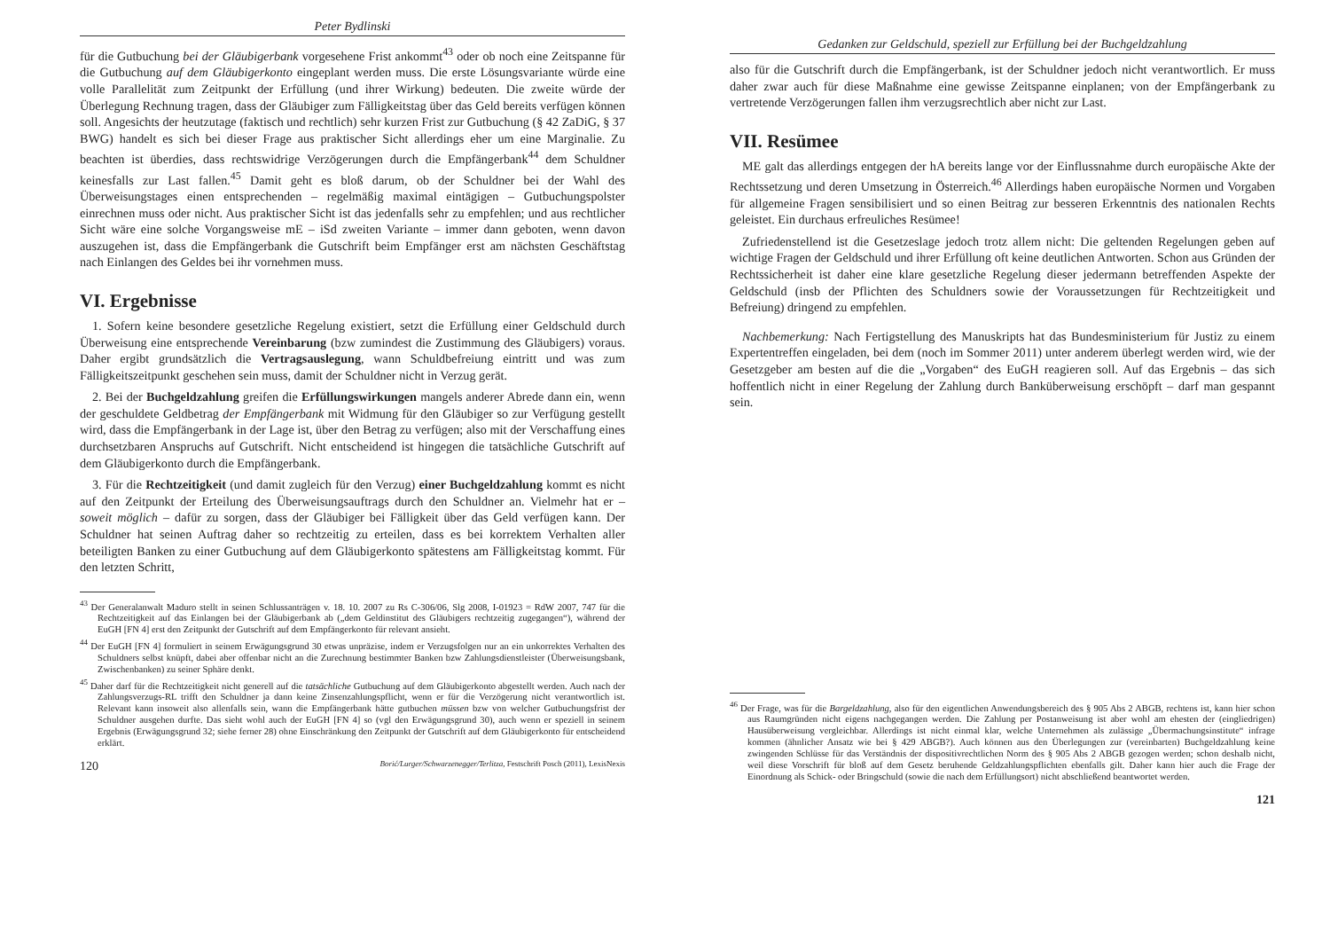Peter Bydlinski
für die Gutbuchung bei der Gläubigerbank vorgesehene Frist ankommt<sup>43</sup> oder ob noch eine Zeitspanne für die Gutbuchung auf dem Gläubigerkonto eingeplant werden muss. Die erste Lösungsvariante würde eine volle Parallelität zum Zeitpunkt der Erfüllung (und ihrer Wirkung) bedeuten. Die zweite würde der Überlegung Rechnung tragen, dass der Gläubiger zum Fälligkeitstag über das Geld bereits verfügen können soll. Angesichts der heutzutage (faktisch und rechtlich) sehr kurzen Frist zur Gutbuchung (§ 42 ZaDiG, § 37 BWG) handelt es sich bei dieser Frage aus praktischer Sicht allerdings eher um eine Marginalie. Zu beachten ist überdies, dass rechtswidrige Verzögerungen durch die Empfängerbank<sup>44</sup> dem Schuldner keinesfalls zur Last fallen.<sup>45</sup> Damit geht es bloß darum, ob der Schuldner bei der Wahl des Überweisungstages einen entsprechenden – regelmäßig maximal eintägigen – Gutbuchungspolster einrechnen muss oder nicht. Aus praktischer Sicht ist das jedenfalls sehr zu empfehlen; und aus rechtlicher Sicht wäre eine solche Vorgangsweise mE – iSd zweiten Variante – immer dann geboten, wenn davon auszugehen ist, dass die Empfängerbank die Gutschrift beim Empfänger erst am nächsten Geschäftstag nach Einlangen des Geldes bei ihr vornehmen muss.
VI. Ergebnisse
1. Sofern keine besondere gesetzliche Regelung existiert, setzt die Erfüllung einer Geldschuld durch Überweisung eine entsprechende Vereinbarung (bzw zumindest die Zustimmung des Gläubigers) voraus. Daher ergibt grundsätzlich die Vertragsauslegung, wann Schuldbefreiung eintritt und was zum Fälligkeitszeitpunkt geschehen sein muss, damit der Schuldner nicht in Verzug gerät.
2. Bei der Buchgeldzahlung greifen die Erfüllungswirkungen mangels anderer Abrede dann ein, wenn der geschuldete Geldbetrag der Empfängerbank mit Widmung für den Gläubiger so zur Verfügung gestellt wird, dass die Empfängerbank in der Lage ist, über den Betrag zu verfügen; also mit der Verschaffung eines durchsetzbaren Anspruchs auf Gutschrift. Nicht entscheidend ist hingegen die tatsächliche Gutschrift auf dem Gläubigerkonto durch die Empfängerbank.
3. Für die Rechtzeitigkeit (und damit zugleich für den Verzug) einer Buchgeldzahlung kommt es nicht auf den Zeitpunkt der Erteilung des Überweisungsauftrags durch den Schuldner an. Vielmehr hat er – soweit möglich – dafür zu sorgen, dass der Gläubiger bei Fälligkeit über das Geld verfügen kann. Der Schuldner hat seinen Auftrag daher so rechtzeitig zu erteilen, dass es bei korrektem Verhalten aller beteiligten Banken zu einer Gutbuchung auf dem Gläubigerkonto spätestens am Fälligkeitstag kommt. Für den letzten Schritt,
<sup>43</sup> Der Generalanwalt Maduro stellt in seinen Schlussanträgen v. 18. 10. 2007 zu Rs C-306/06, Slg 2008, I-01923 = RdW 2007, 747 für die Rechtzeitigkeit auf das Einlangen bei der Gläubigerbank ab („dem Geldinstitut des Gläubigers rechtzeitig zugegangen“), während der EuGH [FN 4] erst den Zeitpunkt der Gutschrift auf dem Empfängerkonto für relevant ansieht.
<sup>44</sup> Der EuGH [FN 4] formuliert in seinem Erwägungsgrund 30 etwas unpräzise, indem er Verzugsfolgen nur an ein unkorrektes Verhalten des Schuldners selbst knüpft, dabei aber offenbar nicht an die Zurechnung bestimmter Banken bzw Zahlungsdienstleister (Überweisungsbank, Zwischenbanken) zu seiner Sphäre denkt.
<sup>45</sup> Daher darf für die Rechtzeitigkeit nicht generell auf die tatsächliche Gutbuchung auf dem Gläubigerkonto abgestellt werden. Auch nach der Zahlungsverzugs-RL trifft den Schuldner ja dann keine Zinsenzahlungspflicht, wenn er für die Verzögerung nicht verantwortlich ist. Relevant kann insoweit also allenfalls sein, wann die Empfängerbank hätte gutbuchen müssen bzw von welcher Gutbuchungsfrist der Schuldner ausgehen durfte. Das sieht wohl auch der EuGH [FN 4] so (vgl den Erwägungsgrund 30), auch wenn er speziell in seinem Ergebnis (Erwägungsgrund 32; siehe ferner 28) ohne Einschränkung den Zeitpunkt der Gutschrift auf dem Gläubigerkonto für entscheidend erklärt.
120 Borić/Lurger/Schwarzenegger/Terlitza, Festschrift Posch (2011), LexisNexis
Gedanken zur Geldschuld, speziell zur Erfüllung bei der Buchgeldzahlung
also für die Gutschrift durch die Empfängerbank, ist der Schuldner jedoch nicht verantwortlich. Er muss daher zwar auch für diese Maßnahme eine gewisse Zeitspanne einplanen; von der Empfängerbank zu vertretende Verzögerungen fallen ihm verzugsrechtlich aber nicht zur Last.
VII. Resümee
ME galt das allerdings entgegen der hA bereits lange vor der Einflussnahme durch europäische Akte der Rechtssetzung und deren Umsetzung in Österreich.<sup>46</sup> Allerdings haben europäische Normen und Vorgaben für allgemeine Fragen sensibilisiert und so einen Beitrag zur besseren Erkenntnis des nationalen Rechts geleistet. Ein durchaus erfreuliches Resümee!
Zufriedenstellend ist die Gesetzeslage jedoch trotz allem nicht: Die geltenden Regelungen geben auf wichtige Fragen der Geldschuld und ihrer Erfüllung oft keine deutlichen Antworten. Schon aus Gründen der Rechtssicherheit ist daher eine klare gesetzliche Regelung dieser jedermann betreffenden Aspekte der Geldschuld (insb der Pflichten des Schuldners sowie der Voraussetzungen für Rechtzeitigkeit und Befreiung) dringend zu empfehlen.
Nachbemerkung: Nach Fertigstellung des Manuskripts hat das Bundesministerium für Justiz zu einem Expertentreffen eingeladen, bei dem (noch im Sommer 2011) unter anderem überlegt werden wird, wie der Gesetzgeber am besten auf die die „Vorgaben“ des EuGH reagieren soll. Auf das Ergebnis – das sich hoffentlich nicht in einer Regelung der Zahlung durch Banküberweisung erschöpft – darf man gespannt sein.
<sup>46</sup> Der Frage, was für die Bargeldzahlung, also für den eigentlichen Anwendungsbereich des § 905 Abs 2 ABGB, rechtens ist, kann hier schon aus Raumgründen nicht eigens nachgegangen werden. Die Zahlung per Postanweisung ist aber wohl am ehesten der (eingliedrigen) Hausüberweisung vergleichbar. Allerdings ist nicht einmal klar, welche Unternehmen als zulässige „Übermachungsinstitute“ infrage kommen (ähnlicher Ansatz wie bei § 429 ABGB?). Auch können aus den Überlegungen zur (vereinbarten) Buchgeldzahlung keine zwingenden Schlüsse für das Verständnis der dispositivrechtlichen Norm des § 905 Abs 2 ABGB gezogen werden; schon deshalb nicht, weil diese Vorschrift für bloß auf dem Gesetz beruhende Geldzahlungspflichten ebenfalls gilt. Daher kann hier auch die Frage der Einordnung als Schick- oder Bringschuld (sowie die nach dem Erfüllungsort) nicht abschließend beantwortet werden.
121